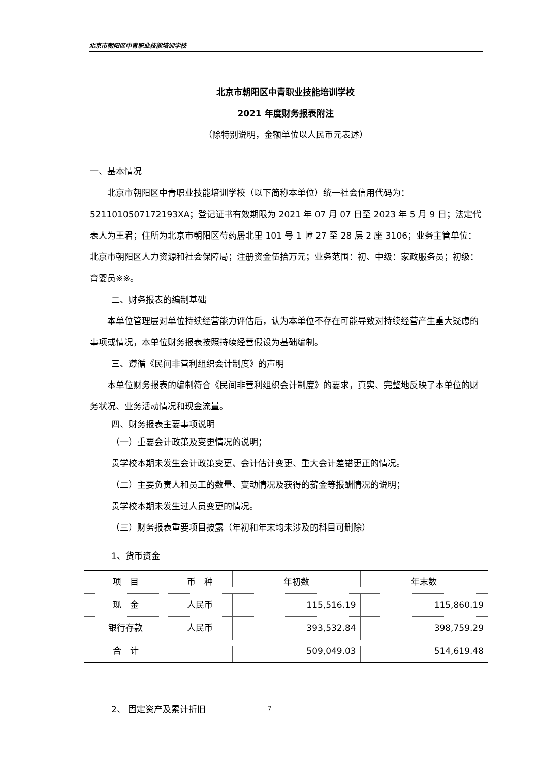北京市朝阳区中青职业技能培训学校
北京市朝阳区中青职业技能培训学校
2021 年度财务报表附注
（除特别说明，金额单位以人民币元表述）
一、基本情况
北京市朝阳区中青职业技能培训学校（以下简称本单位）统一社会信用代码为：5211010507172193XA；登记证书有效期限为 2021 年 07 月 07 日至 2023 年 5 月 9 日；法定代表人为王君；住所为北京市朝阳区芍药居北里 101 号 1 幢 27 至 28 层 2 座 3106；业务主管单位：北京市朝阳区人力资源和社会保障局；注册资金伍拾万元；业务范围：初、中级：家政服务员；初级：育婴员※※。
二、财务报表的编制基础
本单位管理层对单位持续经营能力评估后，认为本单位不存在可能导致对持续经营产生重大疑虑的事项或情况，本单位财务报表按照持续经营假设为基础编制。
三、遵循《民间非营利组织会计制度》的声明
本单位财务报表的编制符合《民间非营利组织会计制度》的要求，真实、完整地反映了本单位的财务状况、业务活动情况和现金流量。
四、财务报表主要事项说明
（一）重要会计政策及变更情况的说明；
贵学校本期未发生会计政策变更、会计估计变更、重大会计差错更正的情况。
（二）主要负责人和员工的数量、变动情况及获得的薪金等报酬情况的说明；
贵学校本期未发生过人员变更的情况。
（三）财务报表重要项目披露（年初和年末均未涉及的科目可删除）
1、货币资金
| 项 目 | 币 种 | 年初数 | 年末数 |
| --- | --- | --- | --- |
| 现 金 | 人民币 | 115,516.19 | 115,860.19 |
| 银行存款 | 人民币 | 393,532.84 | 398,759.29 |
| 合 计 | | 509,049.03 | 514,619.48 |
2、 固定资产及累计折旧
7